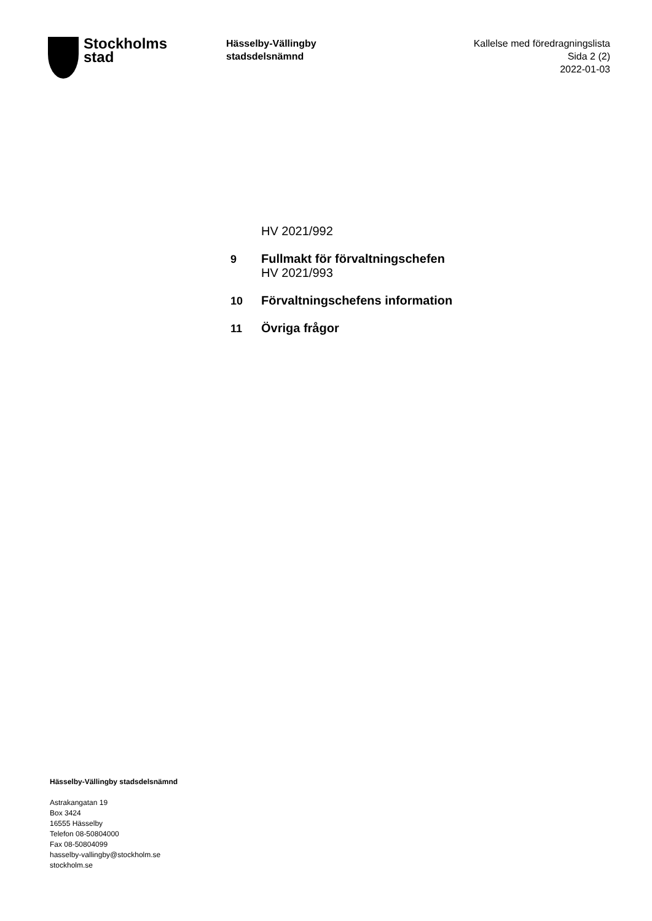Stockholms
stad
Hässelby-Vällingby
stadsdelsnämnd
Kallelse med föredragningslista
Sida 2 (2)
2022-01-03
HV 2021/992
9 Fullmakt för förvaltningschefen
HV 2021/993
10 Förvaltningschefens information
11 Övriga frågor
Hässelby-Vällingby stadsdelsnämnd
Astrakangatan 19
Box 3424
16555 Hässelby
Telefon 08-50804000
Fax 08-50804099
hasselby-vallingby@stockholm.se
stockholm.se